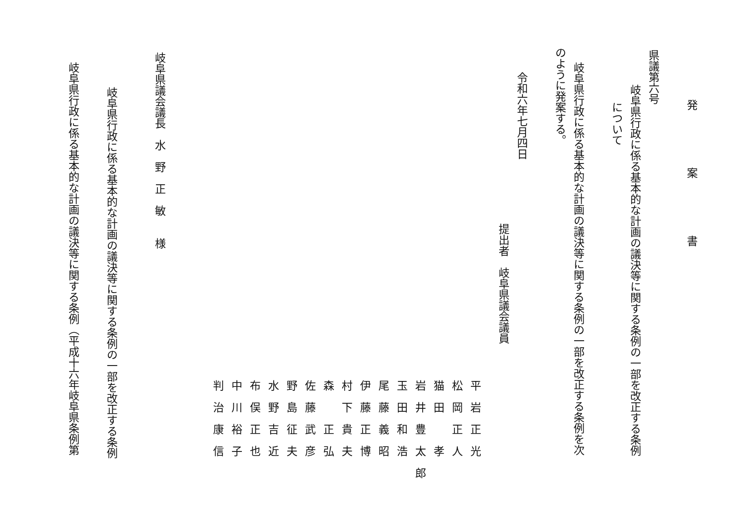発案書
県議第六号
岐阜県行政に係る基本的な計画の議決等に関する条例の一部を改正する条例
について
岐阜県行政に係る基本的な計画の議決等に関する条例の一部を改正する条例を次
のように発案する。
令和六年七月四日
提出者　岐阜県議会議員
平岩正光
松岡正人
猫田　孝
岩井豊太郎
玉田和浩
尾藤義昭
伊藤正博
村下貴夫
森　正弘
佐藤武彦
野島征夫
水野吉近
布俣正也
中川裕子
判治康信
岐阜県議会議長　水　野　正　敏　　様
岐阜県行政に係る基本的な計画の議決等に関する条例の一部を改正する条例
岐阜県行政に係る基本的な計画の議決等に関する条例（平成十六年岐阜県条例第